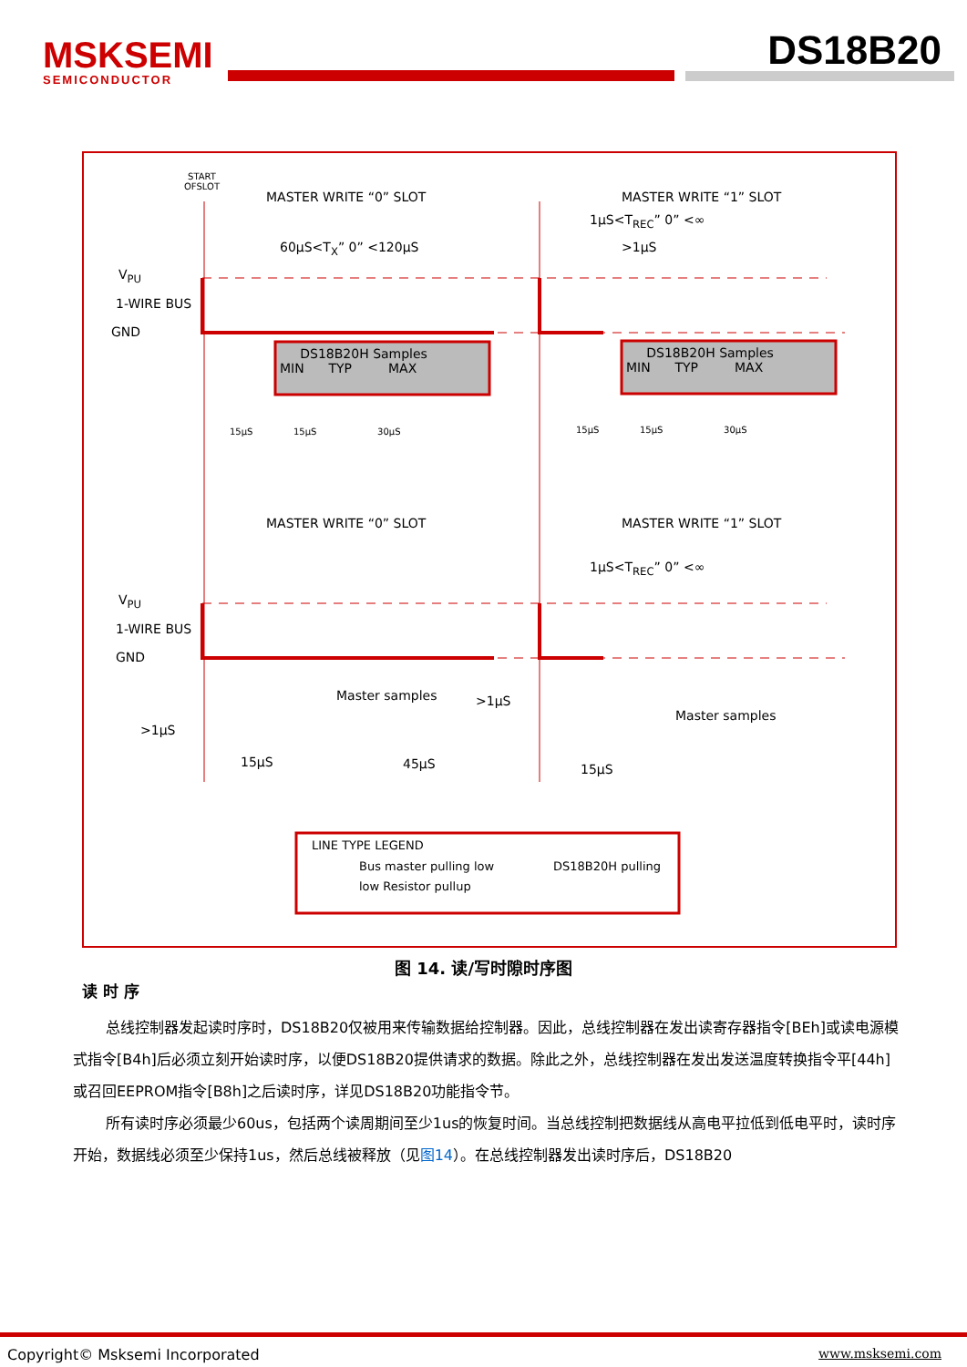MSKSEMI
SEMICONDUCTOR
DS18B20
START
OFSLOT
MASTER WRITE “0” SLOT MASTER WRITE “1” SLOT
1µS<T<sub>REC</sub>” 0” <∞
60µS<T<sub>X</sub>” 0” <120µS >1µS
V<sub>PU</sub>
1-WIRE BUS
GND
DS18B20H Samples
MIN TYP MAX
DS18B20H Samples
MIN TYP MAX
15µS 15µS 30µS
15µS 15µS 30µS
MASTER WRITE “0” SLOT MASTER WRITE “1” SLOT
1µS<T<sub>REC</sub>” 0” <∞
V<sub>PU</sub>
1-WIRE BUS
GND
Master samples >1µS
Master samples
>1µS
15µS 45µS 15µS
LINE TYPE LEGEND
Bus master pulling low DS18B20H pulling
low Resistor pullup
图 14. 读/写时隙时序图
读 时 序
总线控制器发起读时序时，DS18B20仅被用来传输数据给控制器。因此，总线控制器在发出读寄存器指令[BEh]或读电源模式指令[B4h]后必须立刻开始读时序，以便DS18B20提供请求的数据。除此之外，总线控制器在发出发送温度转换指令平[44h]或召回EEPROM指令[B8h]之后读时序，详见DS18B20功能指令节。
所有读时序必须最少60us，包括两个读周期间至少1us的恢复时间。当总线控制把数据线从高电平拉低到低电平时，读时序开始，数据线必须至少保持1us，然后总线被释放（见图14）。在总线控制器发出读时序后，DS18B20
Copyright© Msksemi Incorporated www.msksemi.com